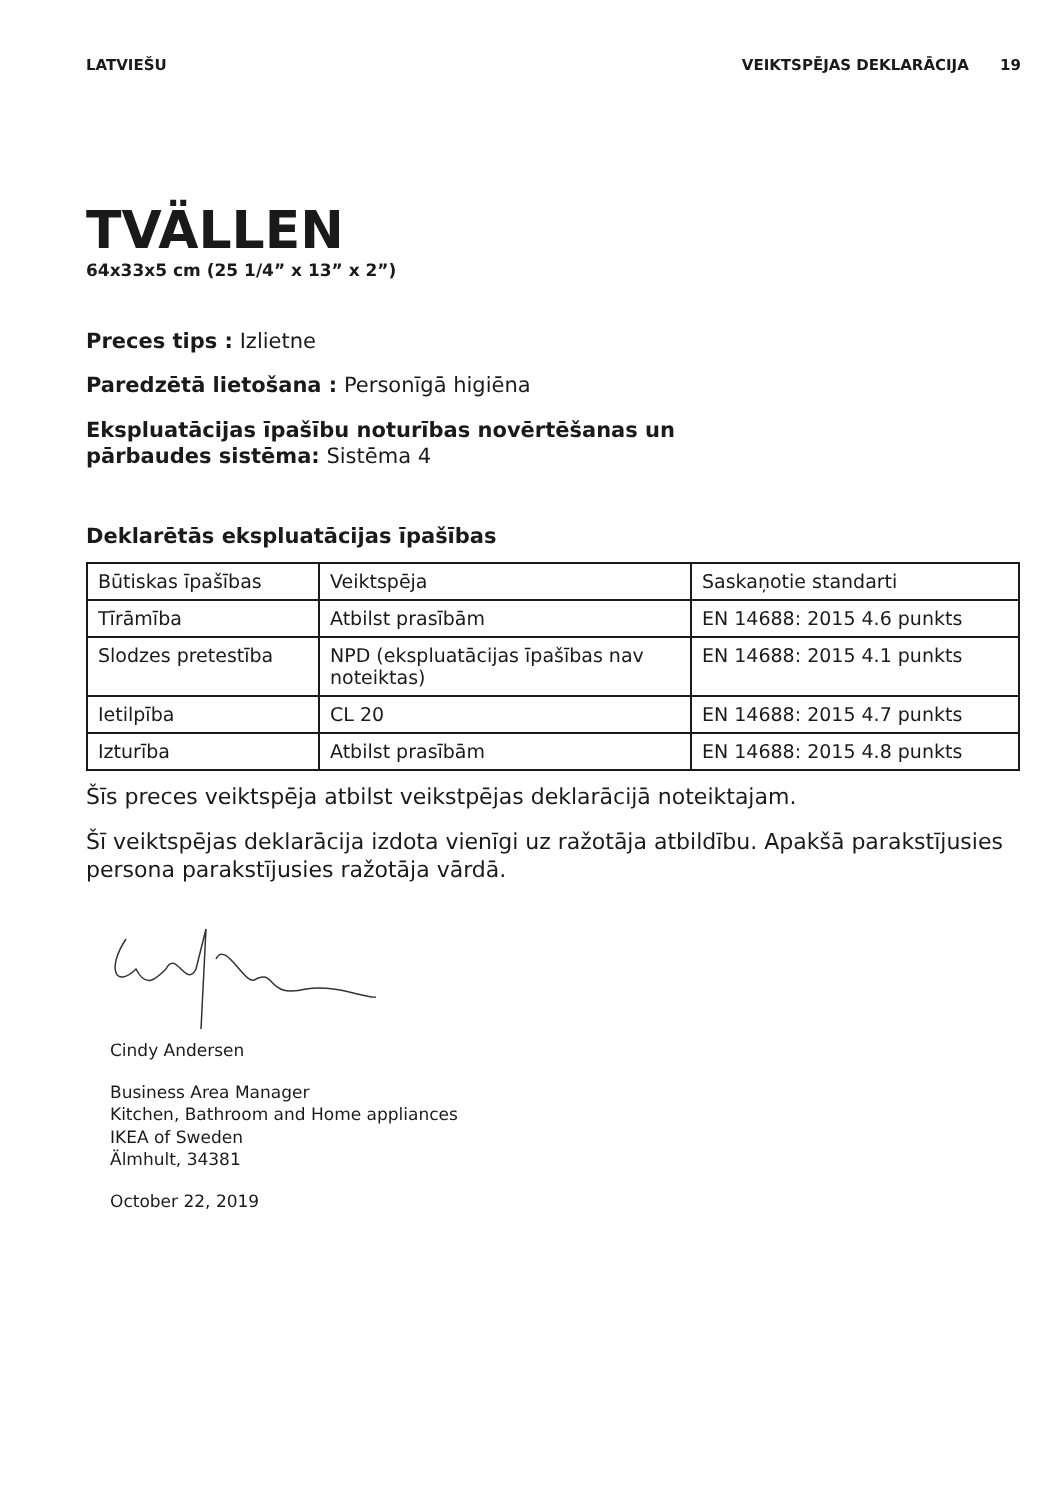LATVIEŠU VEIKTSPĒJAS DEKLARĀCIJA 19
TVÄLLEN
64x33x5 cm (25 1/4” x 13” x 2”)
Preces tips : Izlietne
Paredzētā lietošana : Personīgā higiēna
Ekspluatācijas īpašību noturības novērtēšanas un
pārbaudes sistēma: Sistēma 4
Deklarētās ekspluatācijas īpašības
| Būtiskas īpašības | Veiktspēja | Saskaņotie standarti |
| Tīrāmība | Atbilst prasībām | EN 14688: 2015 4.6 punkts |
| Slodzes pretestība | NPD (ekspluatācijas īpašības nav noteiktas) | EN 14688: 2015 4.1 punkts |
| Ietilpība | CL 20 | EN 14688: 2015 4.7 punkts |
| Izturība | Atbilst prasībām | EN 14688: 2015 4.8 punkts |
Šīs preces veiktspēja atbilst veikstpējas deklarācijā noteiktajam.
Šī veiktspējas deklarācija izdota vienīgi uz ražotāja atbildību. Apakšā parakstījusies persona parakstījusies ražotāja vārdā.
Cindy Andersen
Business Area Manager
Kitchen, Bathroom and Home appliances
IKEA of Sweden
Älmhult, 34381
October 22, 2019